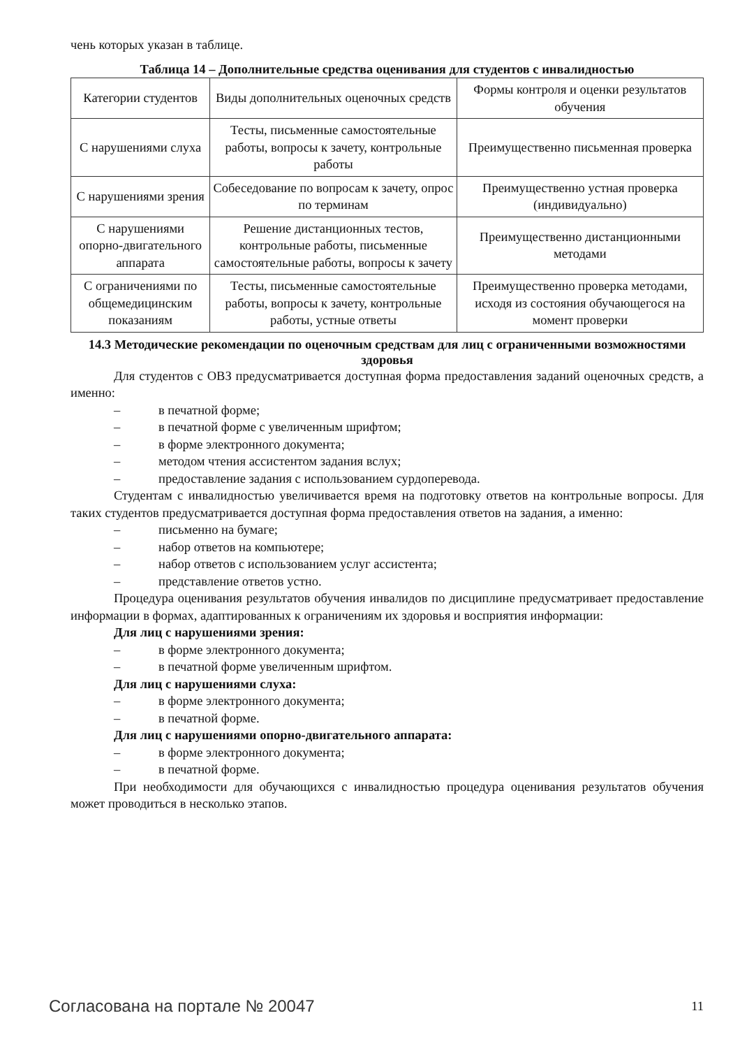чень которых указан в таблице.
Таблица 14 – Дополнительные средства оценивания для студентов с инвалидностью
| Категории студентов | Виды дополнительных оценочных средств | Формы контроля и оценки результатов обучения |
| С нарушениями слуха | Тесты, письменные самостоятельные работы, вопросы к зачету, контрольные работы | Преимущественно письменная проверка |
| С нарушениями зрения | Собеседование по вопросам к зачету, опрос по терминам | Преимущественно устная проверка (индивидуально) |
| С нарушениями опорно-двигательного аппарата | Решение дистанционных тестов, контрольные работы, письменные самостоятельные работы, вопросы к зачету | Преимущественно дистанционными методами |
| С ограничениями по общемедицинским показаниям | Тесты, письменные самостоятельные работы, вопросы к зачету, контрольные работы, устные ответы | Преимущественно проверка методами, исходя из состояния обучающегося на момент проверки |
14.3 Методические рекомендации по оценочным средствам для лиц с ограниченными возможностями здоровья
Для студентов с ОВЗ предусматривается доступная форма предоставления заданий оценочных средств, а именно:
– в печатной форме;
– в печатной форме с увеличенным шрифтом;
– в форме электронного документа;
– методом чтения ассистентом задания вслух;
– предоставление задания с использованием сурдоперевода.
Студентам с инвалидностью увеличивается время на подготовку ответов на контрольные вопросы. Для таких студентов предусматривается доступная форма предоставления ответов на задания, а именно:
– письменно на бумаге;
– набор ответов на компьютере;
– набор ответов с использованием услуг ассистента;
– представление ответов устно.
Процедура оценивания результатов обучения инвалидов по дисциплине предусматривает предоставление информации в формах, адаптированных к ограничениям их здоровья и восприятия информации:
Для лиц с нарушениями зрения:
– в форме электронного документа;
– в печатной форме увеличенным шрифтом.
Для лиц с нарушениями слуха:
– в форме электронного документа;
– в печатной форме.
Для лиц с нарушениями опорно-двигательного аппарата:
– в форме электронного документа;
– в печатной форме.
При необходимости для обучающихся с инвалидностью процедура оценивания результатов обучения может проводиться в несколько этапов.
Согласована на портале № 20047 11